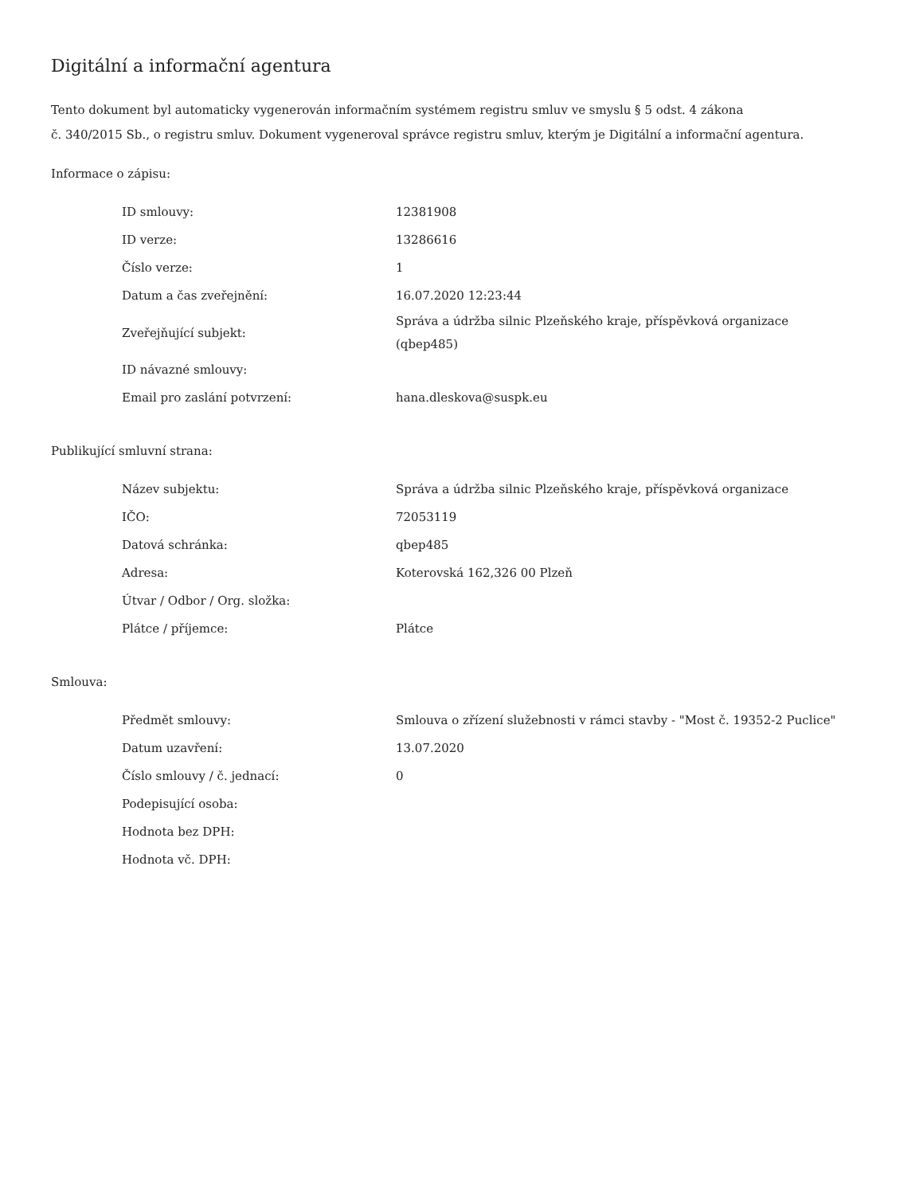Digitální a informační agentura
Tento dokument byl automaticky vygenerován informačním systémem registru smluv ve smyslu § 5 odst. 4 zákona
č. 340/2015 Sb., o registru smluv. Dokument vygeneroval správce registru smluv, kterým je Digitální a informační agentura.
Informace o zápisu:
| ID smlouvy: | 12381908 |
| ID verze: | 13286616 |
| Číslo verze: | 1 |
| Datum a čas zveřejnění: | 16.07.2020 12:23:44 |
| Zveřejňující subjekt: | Správa a údržba silnic Plzeňského kraje, příspěvková organizace (qbep485) |
| ID návazné smlouvy: | |
| Email pro zaslání potvrzení: | hana.dleskova@suspk.eu |
Publikující smluvní strana:
| Název subjektu: | Správa a údržba silnic Plzeňského kraje, příspěvková organizace |
| IČO: | 72053119 |
| Datová schránka: | qbep485 |
| Adresa: | Koterovská 162,326 00 Plzeň |
| Útvar / Odbor / Org. složka: | |
| Plátce / příjemce: | Plátce |
Smlouva:
| Předmět smlouvy: | Smlouva o zřízení služebnosti v rámci stavby - "Most č. 19352-2 Puclice" |
| Datum uzavření: | 13.07.2020 |
| Číslo smlouvy / č. jednací: | 0 |
| Podepisující osoba: | |
| Hodnota bez DPH: | |
| Hodnota vč. DPH: | |